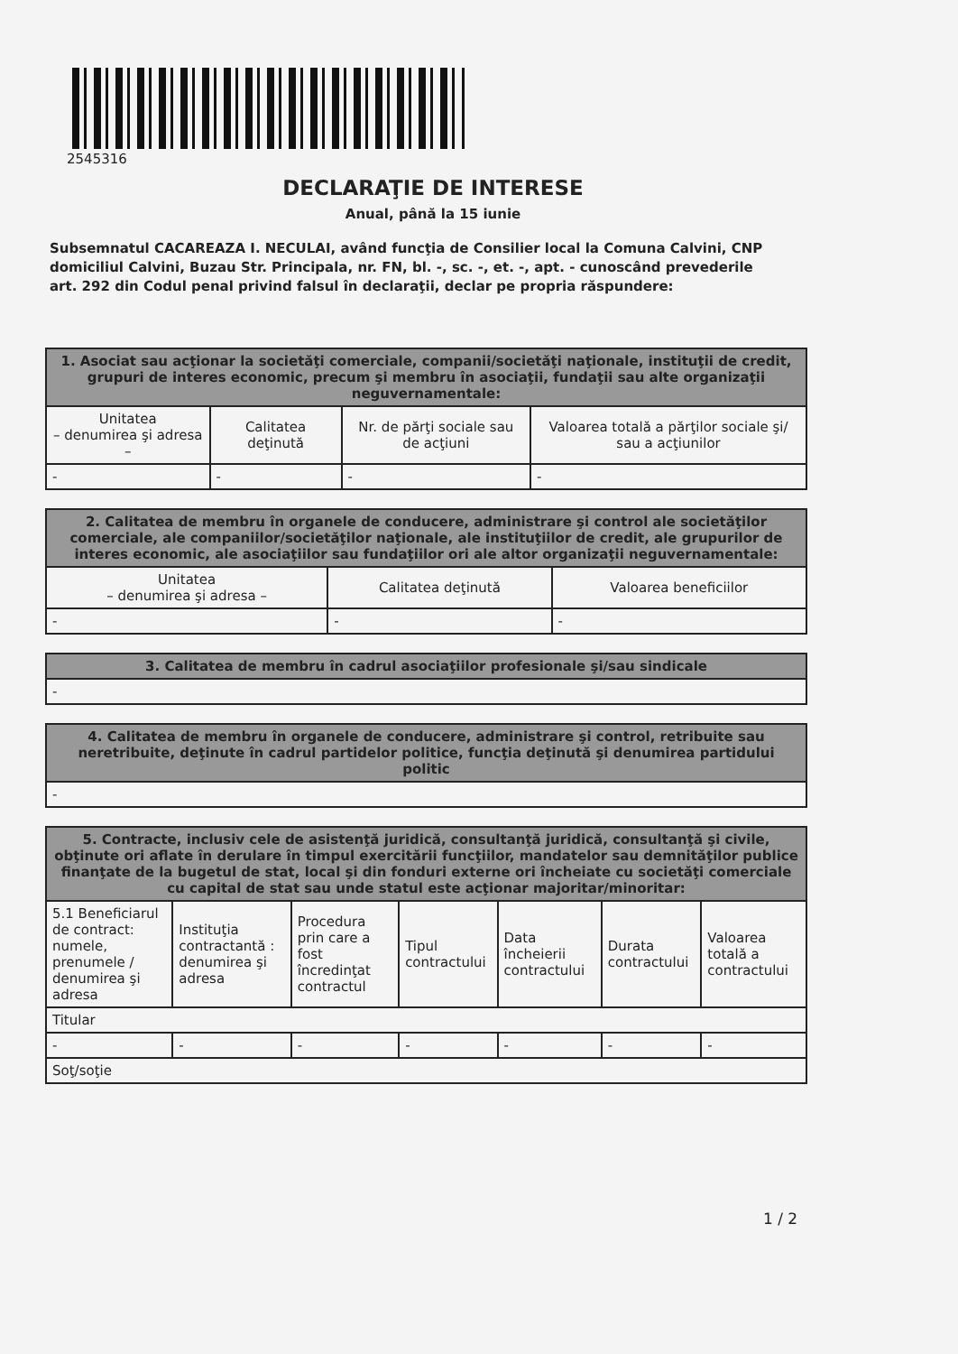2545316
DECLARAŢIE DE INTERESE
Anual, până la 15 iunie
Subsemnatul CACAREAZA I. NECULAI, având funcţia de Consilier local la Comuna Calvini, CNP domiciliul Calvini, Buzau Str. Principala, nr. FN, bl. -, sc. -, et. -, apt. - cunoscând prevederile art. 292 din Codul penal privind falsul în declaraţii, declar pe propria răspundere:
| 1. Asociat sau acţionar la societăţi comerciale, companii/societăţi naţionale, instituţii de credit, grupuri de interes economic, precum şi membru în asociaţii, fundaţii sau alte organizaţii neguvernamentale: | | | |
| --- | --- | --- | --- |
| Unitatea – denumirea şi adresa – | Calitatea deţinută | Nr. de părţi sociale sau de acţiuni | Valoarea totală a părţilor sociale şi/ sau a acţiunilor |
| - | - | - | - |
| 2. Calitatea de membru în organele de conducere, administrare şi control ale societăţilor comerciale, ale companiilor/societăţilor naţionale, ale instituţiilor de credit, ale grupurilor de interes economic, ale asociaţiilor sau fundaţiilor ori ale altor organizaţii neguvernamentale: | | |
| --- | --- | --- |
| Unitatea – denumirea şi adresa – | Calitatea deţinută | Valoarea beneficiilor |
| - | - | - |
| 3. Calitatea de membru în cadrul asociaţiilor profesionale şi/sau sindicale |
| --- |
| - |
| 4. Calitatea de membru în organele de conducere, administrare şi control, retribuite sau neretribuite, deţinute în cadrul partidelor politice, funcţia deţinută şi denumirea partidului politic |
| --- |
| - |
| 5. Contracte, inclusiv cele de asistenţă juridică, consultanţă juridică, consultanţă şi civile, obţinute ori aflate în derulare în timpul exercitării funcţiilor, mandatelor sau demnităţilor publice finanţate de la bugetul de stat, local şi din fonduri externe ori încheiate cu societăţi comerciale cu capital de stat sau unde statul este acţionar majoritar/minoritar: | | | | | | |
| --- | --- | --- | --- | --- | --- | --- |
| 5.1 Beneficiarul de contract: numele, prenumele / denumirea şi adresa | Instituţia contractantă : denumirea şi adresa | Procedura prin care a fost încredinţat contractul | Tipul contractului | Data încheierii contractului | Durata contractului | Valoarea totală a contractului |
| Titular | | | | | | |
| - | - | - | - | - | - | - |
| Soţ/soţie | | | | | | |
1 / 2